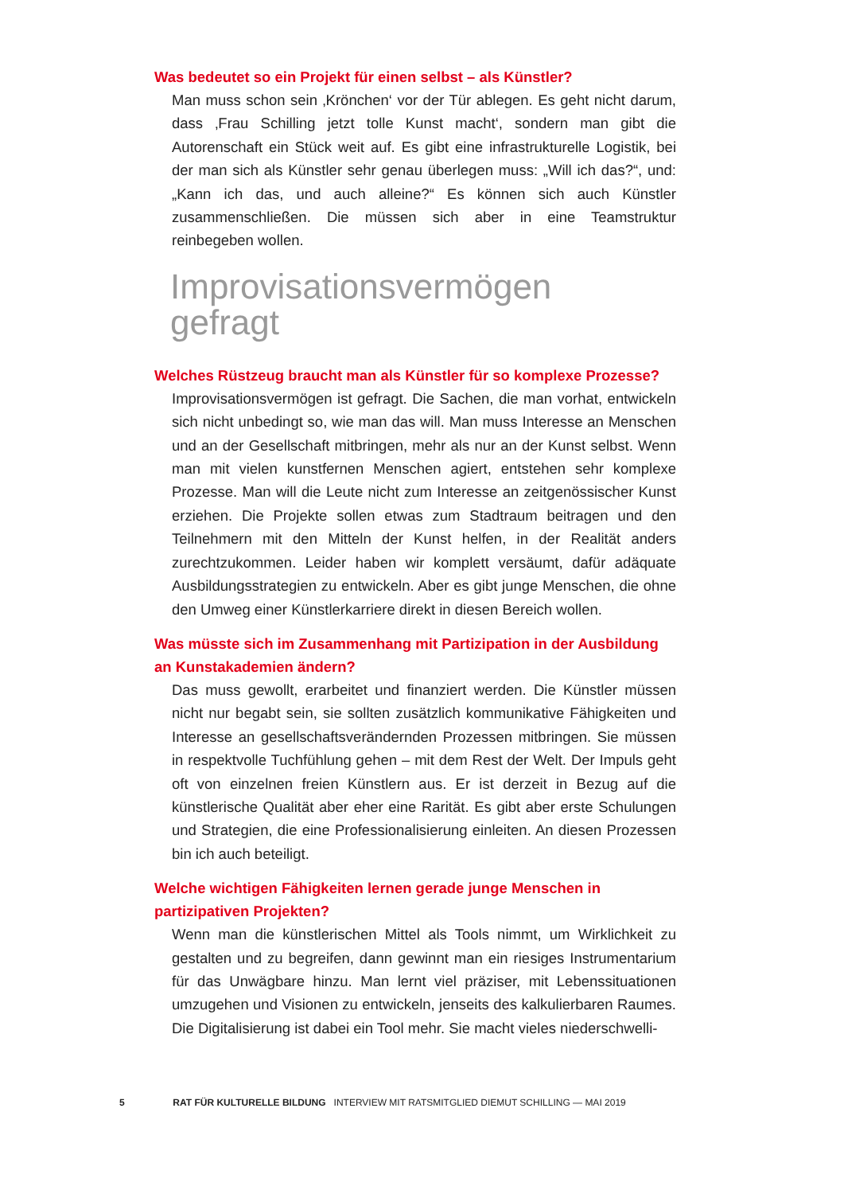Was bedeutet so ein Projekt für einen selbst – als Künstler?
Man muss schon sein ‚Krönchen‘ vor der Tür ablegen. Es geht nicht darum, dass ‚Frau Schilling jetzt tolle Kunst macht‘, sondern man gibt die Autorenschaft ein Stück weit auf. Es gibt eine infrastrukturelle Logistik, bei der man sich als Künstler sehr genau überlegen muss: „Will ich das?“, und: „Kann ich das, und auch alleine?“ Es können sich auch Künstler zusammenschließen. Die müssen sich aber in eine Teamstruktur reinbegeben wollen.
Improvisationsvermögen
gefragt
Welches Rüstzeug braucht man als Künstler für so komplexe Prozesse?
Improvisationsvermögen ist gefragt. Die Sachen, die man vorhat, entwickeln sich nicht unbedingt so, wie man das will. Man muss Interesse an Menschen und an der Gesellschaft mitbringen, mehr als nur an der Kunst selbst. Wenn man mit vielen kunstfernen Menschen agiert, entstehen sehr komplexe Prozesse. Man will die Leute nicht zum Interesse an zeitgenössischer Kunst erziehen. Die Projekte sollen etwas zum Stadtraum beitragen und den Teilnehmern mit den Mitteln der Kunst helfen, in der Realität anders zurechtzukommen. Leider haben wir komplett versäumt, dafür adäquate Ausbildungsstrategien zu entwickeln. Aber es gibt junge Menschen, die ohne den Umweg einer Künstlerkarriere direkt in diesen Bereich wollen.
Was müsste sich im Zusammenhang mit Partizipation in der Ausbildung an Kunstakademien ändern?
Das muss gewollt, erarbeitet und finanziert werden. Die Künstler müssen nicht nur begabt sein, sie sollten zusätzlich kommunikative Fähigkeiten und Interesse an gesellschaftsverändernden Prozessen mitbringen. Sie müssen in respektvolle Tuchfühlung gehen – mit dem Rest der Welt. Der Impuls geht oft von einzelnen freien Künstlern aus. Er ist derzeit in Bezug auf die künstlerische Qualität aber eher eine Rarität. Es gibt aber erste Schulungen und Strategien, die eine Professionalisierung einleiten. An diesen Prozessen bin ich auch beteiligt.
Welche wichtigen Fähigkeiten lernen gerade junge Menschen in partizipativen Projekten?
Wenn man die künstlerischen Mittel als Tools nimmt, um Wirklichkeit zu gestalten und zu begreifen, dann gewinnt man ein riesiges Instrumentarium für das Unwägbare hinzu. Man lernt viel präziser, mit Lebenssituationen umzugehen und Visionen zu entwickeln, jenseits des kalkulierbaren Raumes. Die Digitalisierung ist dabei ein Tool mehr. Sie macht vieles niederschwelli-
5 RAT FÜR KULTURELLE BILDUNG INTERVIEW MIT RATSMITGLIED DIEMUT SCHILLING — MAI 2019